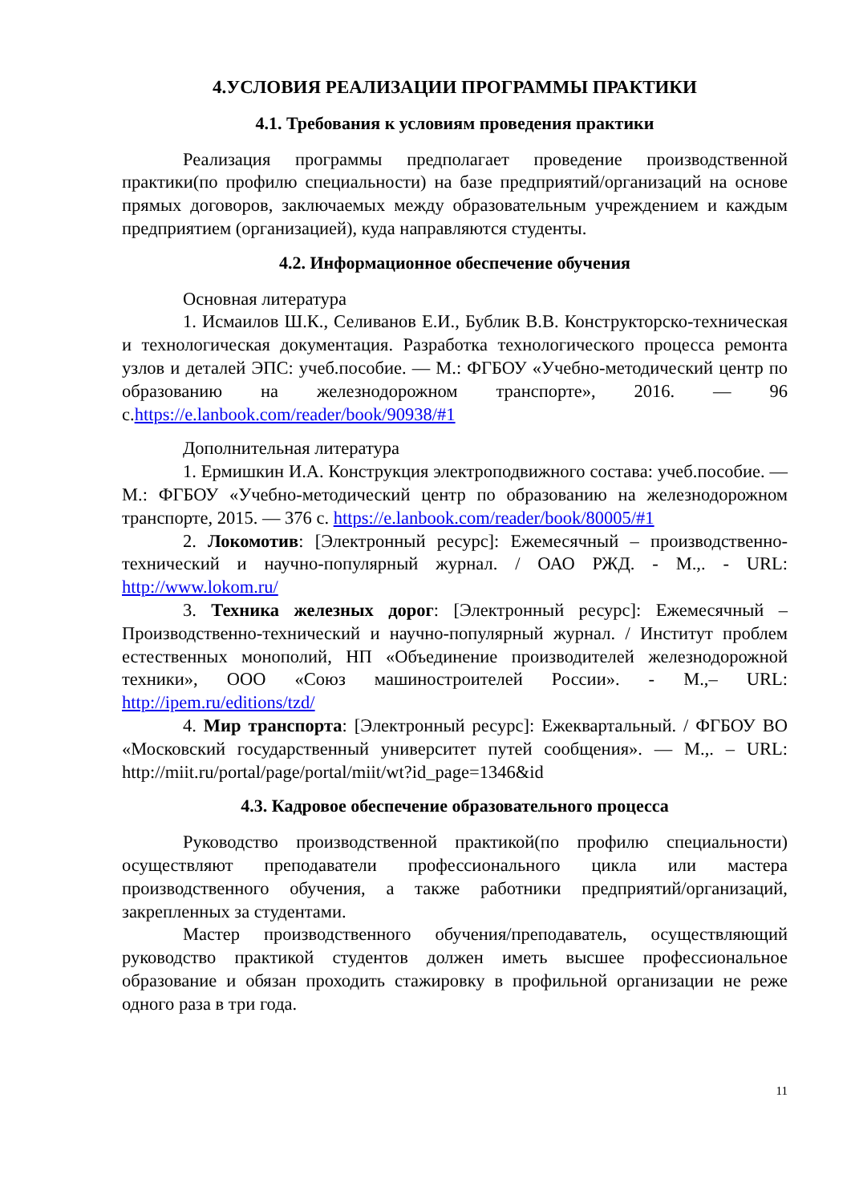4.УСЛОВИЯ РЕАЛИЗАЦИИ ПРОГРАММЫ ПРАКТИКИ
4.1. Требования к условиям проведения практики
Реализация программы предполагает проведение производственной практики(по профилю специальности) на базе предприятий/организаций на основе прямых договоров, заключаемых между образовательным учреждением и каждым предприятием (организацией), куда направляются студенты.
4.2. Информационное обеспечение обучения
Основная литература
1. Исмаилов Ш.К., Селиванов Е.И., Бублик В.В. Конструкторско-техническая и технологическая документация. Разработка технологического процесса ремонта узлов и деталей ЭПС: учеб.пособие. — М.: ФГБОУ «Учебно-методический центр по образованию на железнодорожном транспорте», 2016. — 96 с.https://e.lanbook.com/reader/book/90938/#1
Дополнительная литература
1. Ермишкин И.А. Конструкция электроподвижного состава: учеб.пособие. — М.: ФГБОУ «Учебно-методический центр по образованию на железнодорожном транспорте, 2015. — 376 с. https://e.lanbook.com/reader/book/80005/#1
2. Локомотив: [Электронный ресурс]: Ежемесячный – производственно-технический и научно-популярный журнал. / ОАО РЖД. - М.,. - URL: http://www.lokom.ru/
3. Техника железных дорог: [Электронный ресурс]: Ежемесячный – Производственно-технический и научно-популярный журнал. / Институт проблем естественных монополий, НП «Объединение производителей железнодорожной техники», ООО «Союз машиностроителей России». - М.,– URL: http://ipem.ru/editions/tzd/
4. Мир транспорта: [Электронный ресурс]: Ежеквартальный. / ФГБОУ ВО «Московский государственный университет путей сообщения». — М.,. – URL: http://miit.ru/portal/page/portal/miit/wt?id_page=1346&id
4.3. Кадровое обеспечение образовательного процесса
Руководство производственной практикой(по профилю специальности) осуществляют преподаватели профессионального цикла или мастера производственного обучения, а также работники предприятий/организаций, закрепленных за студентами.
Мастер производственного обучения/преподаватель, осуществляющий руководство практикой студентов должен иметь высшее профессиональное образование и обязан проходить стажировку в профильной организации не реже одного раза в три года.
11